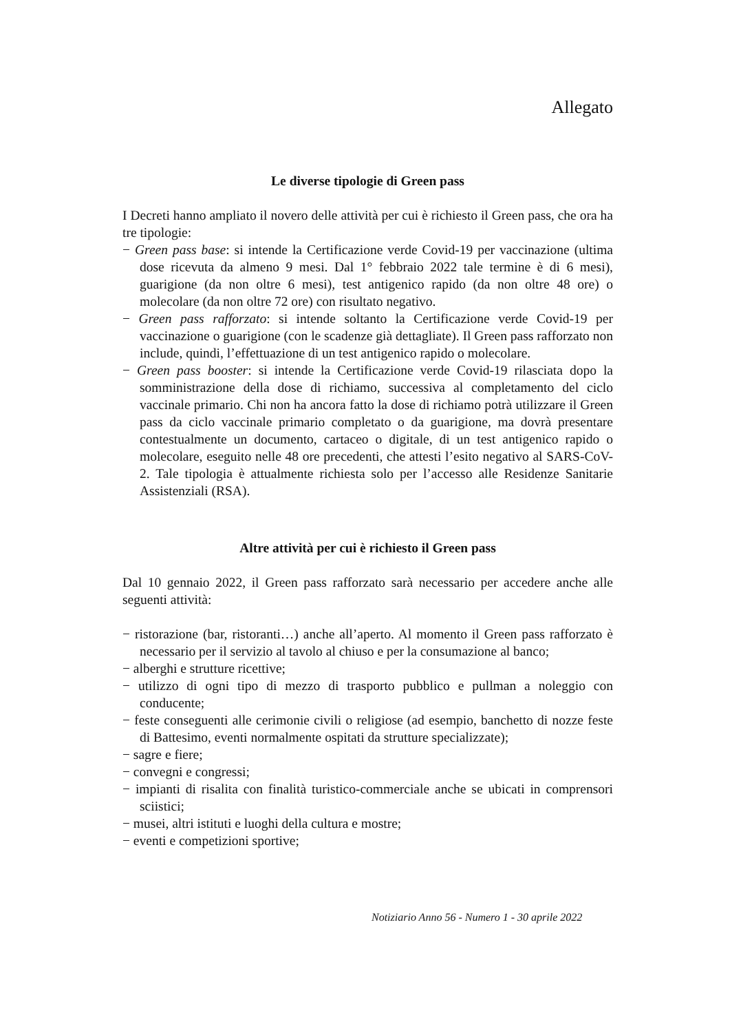Allegato
Le diverse tipologie di Green pass
I Decreti hanno ampliato il novero delle attività per cui è richiesto il Green pass, che ora ha tre tipologie:
− Green pass base: si intende la Certificazione verde Covid-19 per vaccinazione (ultima dose ricevuta da almeno 9 mesi. Dal 1° febbraio 2022 tale termine è di 6 mesi), guarigione (da non oltre 6 mesi), test antigenico rapido (da non oltre 48 ore) o molecolare (da non oltre 72 ore) con risultato negativo.
− Green pass rafforzato: si intende soltanto la Certificazione verde Covid-19 per vaccinazione o guarigione (con le scadenze già dettagliate). Il Green pass rafforzato non include, quindi, l’effettuazione di un test antigenico rapido o molecolare.
− Green pass booster: si intende la Certificazione verde Covid-19 rilasciata dopo la somministrazione della dose di richiamo, successiva al completamento del ciclo vaccinale primario. Chi non ha ancora fatto la dose di richiamo potrà utilizzare il Green pass da ciclo vaccinale primario completato o da guarigione, ma dovrà presentare contestualmente un documento, cartaceo o digitale, di un test antigenico rapido o molecolare, eseguito nelle 48 ore precedenti, che attesti l’esito negativo al SARS-CoV-2. Tale tipologia è attualmente richiesta solo per l’accesso alle Residenze Sanitarie Assistenziali (RSA).
Altre attività per cui è richiesto il Green pass
Dal 10 gennaio 2022, il Green pass rafforzato sarà necessario per accedere anche alle seguenti attività:
− ristorazione (bar, ristoranti…) anche all’aperto. Al momento il Green pass rafforzato è necessario per il servizio al tavolo al chiuso e per la consumazione al banco;
− alberghi e strutture ricettive;
− utilizzo di ogni tipo di mezzo di trasporto pubblico e pullman a noleggio con conducente;
− feste conseguenti alle cerimonie civili o religiose (ad esempio, banchetto di nozze feste di Battesimo, eventi normalmente ospitati da strutture specializzate);
− sagre e fiere;
− convegni e congressi;
− impianti di risalita con finalità turistico-commerciale anche se ubicati in comprensori sciistici;
− musei, altri istituti e luoghi della cultura e mostre;
− eventi e competizioni sportive;
Notiziario Anno 56 - Numero 1 - 30 aprile 2022